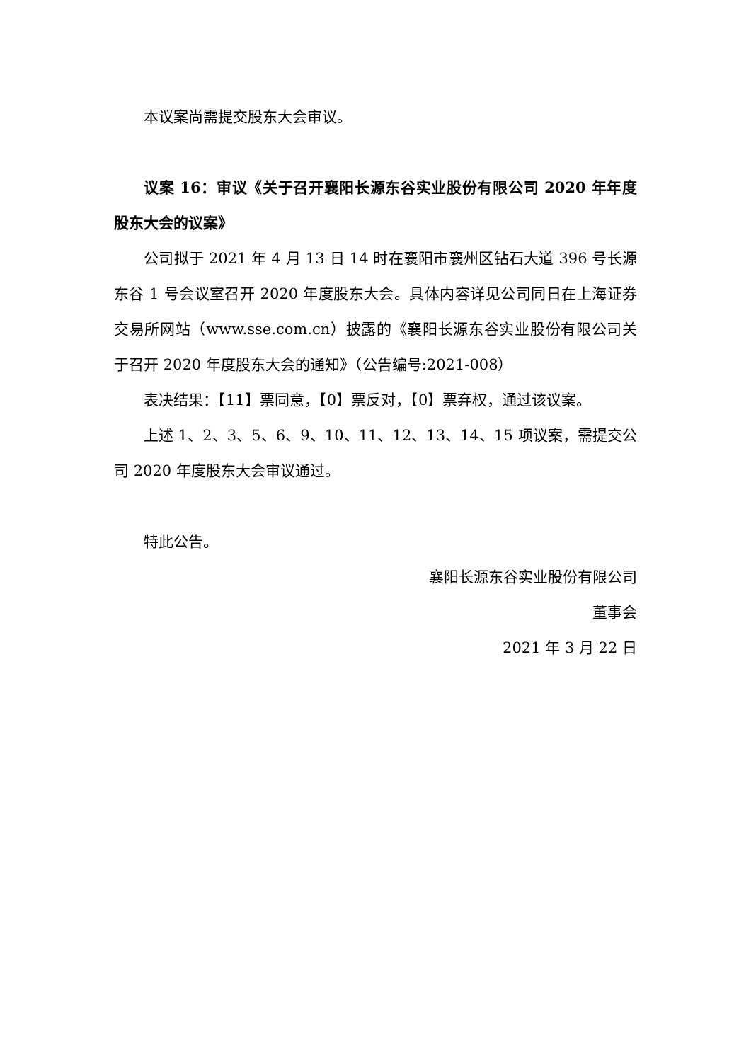本议案尚需提交股东大会审议。
议案 16：审议《关于召开襄阳长源东谷实业股份有限公司 2020 年年度股东大会的议案》
公司拟于 2021 年 4 月 13 日 14 时在襄阳市襄州区钻石大道 396 号长源东谷 1 号会议室召开 2020 年度股东大会。具体内容详见公司同日在上海证券交易所网站（www.sse.com.cn）披露的《襄阳长源东谷实业股份有限公司关于召开 2020 年度股东大会的通知》（公告编号:2021-008）
表决结果：【11】票同意，【0】票反对，【0】票弃权，通过该议案。
上述 1、2、3、5、6、9、10、11、12、13、14、15 项议案，需提交公司 2020 年度股东大会审议通过。
特此公告。
襄阳长源东谷实业股份有限公司
董事会
2021 年 3 月 22 日